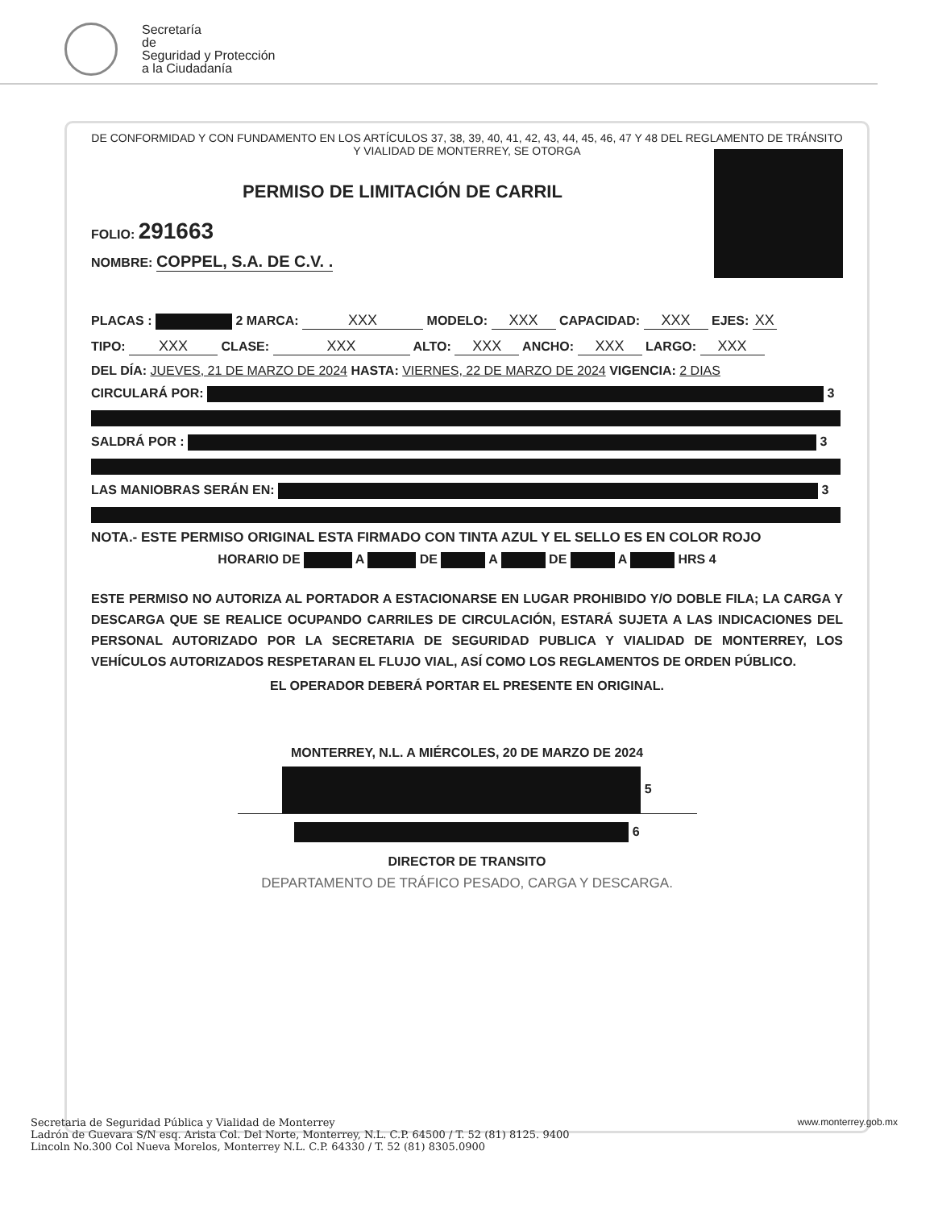Secretaría
de
Seguridad y Protección
a la Ciudadanía
DE CONFORMIDAD Y CON FUNDAMENTO EN LOS ARTÍCULOS 37, 38, 39, 40, 41, 42, 43, 44, 45, 46, 47 Y 48 DEL REGLAMENTO DE TRÁNSITO Y VIALIDAD DE MONTERREY, SE OTORGA
PERMISO DE LIMITACIÓN DE CARRIL
FOLIO: 291663
NOMBRE: COPPEL, S.A. DE C.V. .
PLACAS : 2 MARCA: XXX MODELO: XXX CAPACIDAD: XXX EJES: XX
TIPO: XXX CLASE: XXX ALTO: XXX ANCHO: XXX LARGO: XXX
DEL DÍA: JUEVES, 21 DE MARZO DE 2024 HASTA: VIERNES, 22 DE MARZO DE 2024 VIGENCIA: 2 DIAS
CIRCULARÁ POR: 3
SALDRÁ POR : 3
LAS MANIOBRAS SERÁN EN: 3
NOTA.- ESTE PERMISO ORIGINAL ESTA FIRMADO CON TINTA AZUL Y EL SELLO ES EN COLOR ROJO
HORARIO DE A DE A DE A HRS 4
ESTE PERMISO NO AUTORIZA AL PORTADOR A ESTACIONARSE EN LUGAR PROHIBIDO Y/O DOBLE FILA; LA CARGA Y DESCARGA QUE SE REALICE OCUPANDO CARRILES DE CIRCULACIÓN, ESTARÁ SUJETA A LAS INDICACIONES DEL PERSONAL AUTORIZADO POR LA SECRETARIA DE SEGURIDAD PUBLICA Y VIALIDAD DE MONTERREY, LOS VEHÍCULOS AUTORIZADOS RESPETARAN EL FLUJO VIAL, ASÍ COMO LOS REGLAMENTOS DE ORDEN PÚBLICO.
EL OPERADOR DEBERÁ PORTAR EL PRESENTE EN ORIGINAL.
MONTERREY, N.L. A MIÉRCOLES, 20 DE MARZO DE 2024
5
6
DIRECTOR DE TRANSITO
DEPARTAMENTO DE TRÁFICO PESADO, CARGA Y DESCARGA.
Secretaria de Seguridad Pública y Vialidad de Monterrey
Ladrón de Guevara S/N esq. Arista Col. Del Norte, Monterrey, N.L. C.P. 64500 / T. 52 (81) 8125. 9400
Lincoln No.300 Col Nueva Morelos, Monterrey N.L. C.P. 64330 / T. 52 (81) 8305.0900
www.monterrey.gob.mx